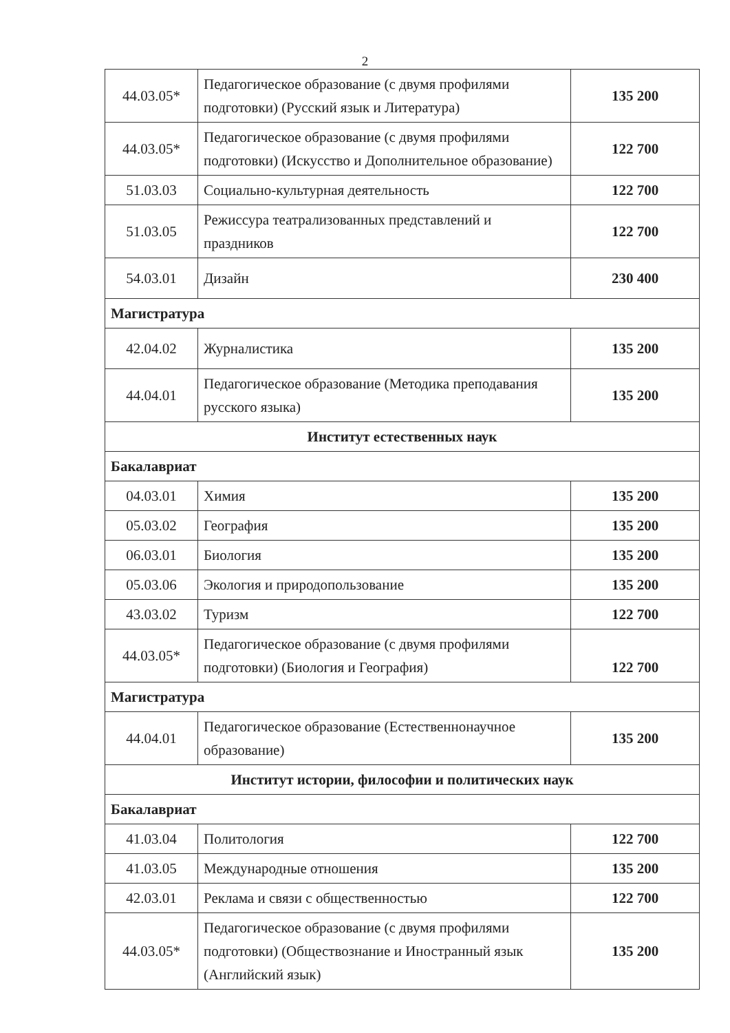2
| 44.03.05* | Педагогическое образование (с двумя профилями подготовки) (Русский язык и Литература) | 135 200 |
| 44.03.05* | Педагогическое образование (с двумя профилями подготовки) (Искусство и Дополнительное образование) | 122 700 |
| 51.03.03 | Социально-культурная деятельность | 122 700 |
| 51.03.05 | Режиссура театрализованных представлений и праздников | 122 700 |
| 54.03.01 | Дизайн | 230 400 |
| Магистратура | | |
| 42.04.02 | Журналистика | 135 200 |
| 44.04.01 | Педагогическое образование (Методика преподавания русского языка) | 135 200 |
| Институт естественных наук | | |
| Бакалавриат | | |
| 04.03.01 | Химия | 135 200 |
| 05.03.02 | География | 135 200 |
| 06.03.01 | Биология | 135 200 |
| 05.03.06 | Экология и природопользование | 135 200 |
| 43.03.02 | Туризм | 122 700 |
| 44.03.05* | Педагогическое образование (с двумя профилями подготовки) (Биология и География) | 122 700 |
| Магистратура | | |
| 44.04.01 | Педагогическое образование (Естественнонаучное образование) | 135 200 |
| Институт истории, философии и политических наук | | |
| Бакалавриат | | |
| 41.03.04 | Политология | 122 700 |
| 41.03.05 | Международные отношения | 135 200 |
| 42.03.01 | Реклама и связи с общественностью | 122 700 |
| 44.03.05* | Педагогическое образование (с двумя профилями подготовки) (Обществознание и Иностранный язык (Английский язык) | 135 200 |